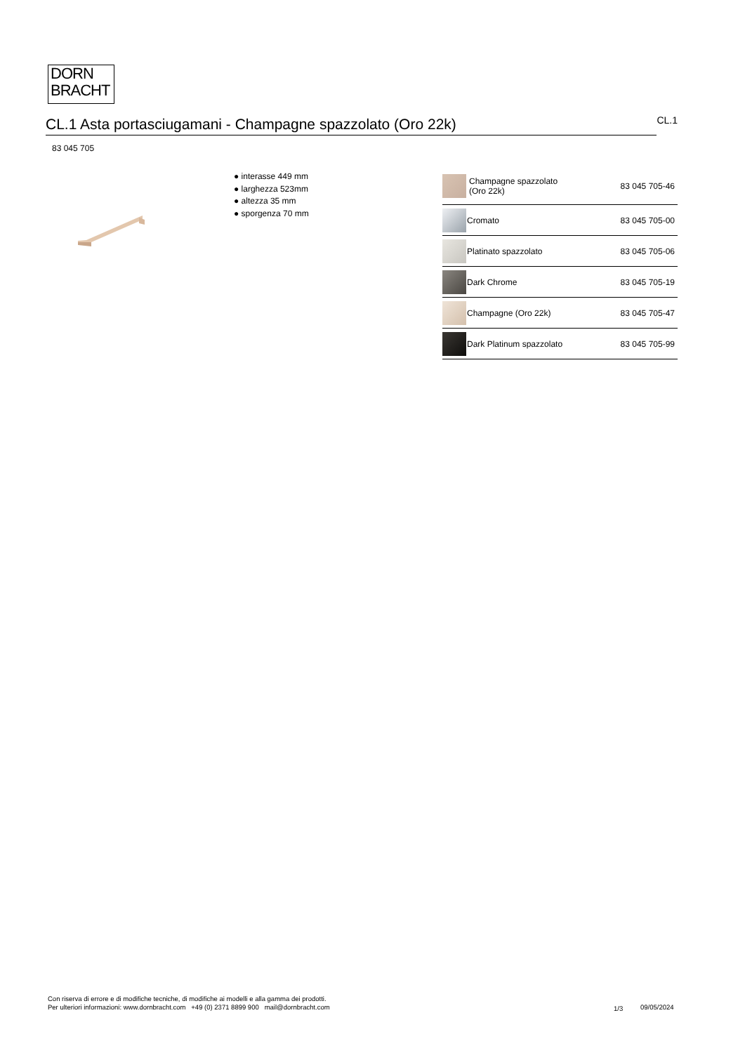DORN
BRACHT
CL.1 Asta portasciugamani - Champagne spazzolato (Oro 22k)
CL.1
83 045 705
● interasse 449 mm
● larghezza 523mm
● altezza 35 mm
● sporgenza 70 mm
| | Champagne spazzolato (Oro 22k) | 83 045 705-46 |
| | Cromato | 83 045 705-00 |
| | Platinato spazzolato | 83 045 705-06 |
| | Dark Chrome | 83 045 705-19 |
| | Champagne (Oro 22k) | 83 045 705-47 |
| | Dark Platinum spazzolato | 83 045 705-99 |
Con riserva di errore e di modifiche tecniche, di modifiche ai modelli e alla gamma dei prodotti.
Per ulteriori informazioni: www.dornbracht.com +49 (0) 2371 8899 900 mail@dornbracht.com
1/3 09/05/2024